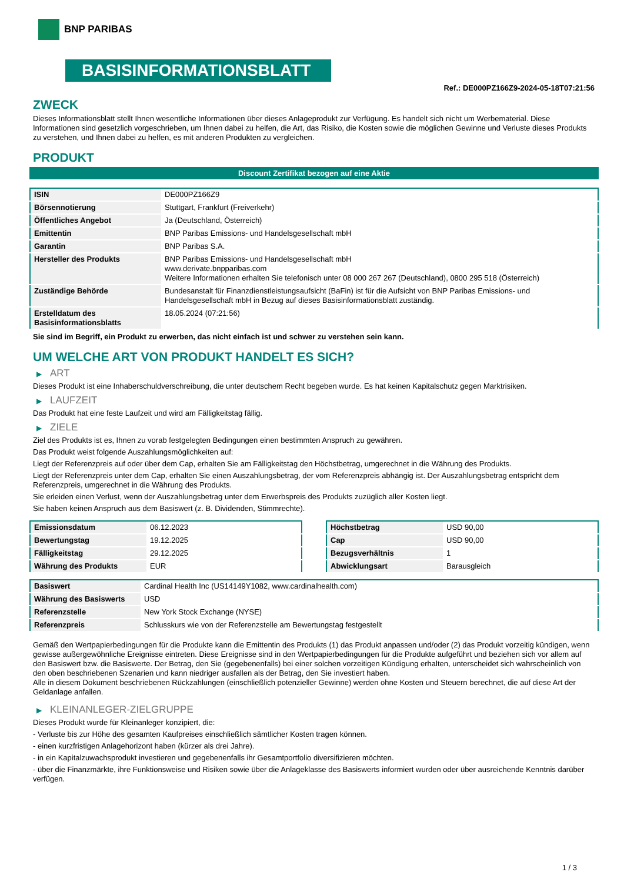BNP PARIBAS
BASISINFORMATIONSBLATT
Ref.: DE000PZ166Z9-2024-05-18T07:21:56
ZWECK
Dieses Informationsblatt stellt Ihnen wesentliche Informationen über dieses Anlageprodukt zur Verfügung. Es handelt sich nicht um Werbematerial. Diese Informationen sind gesetzlich vorgeschrieben, um Ihnen dabei zu helfen, die Art, das Risiko, die Kosten sowie die möglichen Gewinne und Verluste dieses Produkts zu verstehen, und Ihnen dabei zu helfen, es mit anderen Produkten zu vergleichen.
PRODUKT
Discount Zertifikat bezogen auf eine Aktie
| ISIN | DE000PZ166Z9 |
| Börsennotierung | Stuttgart, Frankfurt (Freiverkehr) |
| Öffentliches Angebot | Ja (Deutschland, Österreich) |
| Emittentin | BNP Paribas Emissions- und Handelsgesellschaft mbH |
| Garantin | BNP Paribas S.A. |
| Hersteller des Produkts | BNP Paribas Emissions- und Handelsgesellschaft mbH www.derivate.bnpparibas.com Weitere Informationen erhalten Sie telefonisch unter 08 000 267 267 (Deutschland), 0800 295 518 (Österreich) |
| Zuständige Behörde | Bundesanstalt für Finanzdienstleistungsaufsicht (BaFin) ist für die Aufsicht von BNP Paribas Emissions- und Handelsgesellschaft mbH in Bezug auf dieses Basisinformationsblatt zuständig. |
| Erstelldatum des Basisinformationsblatts | 18.05.2024 (07:21:56) |
Sie sind im Begriff, ein Produkt zu erwerben, das nicht einfach ist und schwer zu verstehen sein kann.
UM WELCHE ART VON PRODUKT HANDELT ES SICH?
▶ ART
Dieses Produkt ist eine Inhaberschuldverschreibung, die unter deutschem Recht begeben wurde. Es hat keinen Kapitalschutz gegen Marktrisiken.
▶ LAUFZEIT
Das Produkt hat eine feste Laufzeit und wird am Fälligkeitstag fällig.
▶ ZIELE
Ziel des Produkts ist es, Ihnen zu vorab festgelegten Bedingungen einen bestimmten Anspruch zu gewähren.
Das Produkt weist folgende Auszahlungsmöglichkeiten auf:
Liegt der Referenzpreis auf oder über dem Cap, erhalten Sie am Fälligkeitstag den Höchstbetrag, umgerechnet in die Währung des Produkts.
Liegt der Referenzpreis unter dem Cap, erhalten Sie einen Auszahlungsbetrag, der vom Referenzpreis abhängig ist. Der Auszahlungsbetrag entspricht dem Referenzpreis, umgerechnet in die Währung des Produkts.
Sie erleiden einen Verlust, wenn der Auszahlungsbetrag unter dem Erwerbspreis des Produkts zuzüglich aller Kosten liegt.
Sie haben keinen Anspruch aus dem Basiswert (z. B. Dividenden, Stimmrechte).
| Emissionsdatum | 06.12.2023 |
| Bewertungstag | 19.12.2025 |
| Fälligkeitstag | 29.12.2025 |
| Währung des Produkts | EUR |
| Höchstbetrag | USD 90,00 |
| Cap | USD 90,00 |
| Bezugsverhältnis | 1 |
| Abwicklungsart | Barausgleich |
| Basiswert | Cardinal Health Inc (US14149Y1082, www.cardinalhealth.com) |
| Währung des Basiswerts | USD |
| Referenzstelle | New York Stock Exchange (NYSE) |
| Referenzpreis | Schlusskurs wie von der Referenzstelle am Bewertungstag festgestellt |
Gemäß den Wertpapierbedingungen für die Produkte kann die Emittentin des Produkts (1) das Produkt anpassen und/oder (2) das Produkt vorzeitig kündigen, wenn gewisse außergewöhnliche Ereignisse eintreten. Diese Ereignisse sind in den Wertpapierbedingungen für die Produkte aufgeführt und beziehen sich vor allem auf den Basiswert bzw. die Basiswerte. Der Betrag, den Sie (gegebenenfalls) bei einer solchen vorzeitigen Kündigung erhalten, unterscheidet sich wahrscheinlich von den oben beschriebenen Szenarien und kann niedriger ausfallen als der Betrag, den Sie investiert haben.
Alle in diesem Dokument beschriebenen Rückzahlungen (einschließlich potenzieller Gewinne) werden ohne Kosten und Steuern berechnet, die auf diese Art der Geldanlage anfallen.
▶ KLEINANLEGER-ZIELGRUPPE
Dieses Produkt wurde für Kleinanleger konzipiert, die:
- Verluste bis zur Höhe des gesamten Kaufpreises einschließlich sämtlicher Kosten tragen können.
- einen kurzfristigen Anlagehorizont haben (kürzer als drei Jahre).
- in ein Kapitalzuwachsprodukt investieren und gegebenenfalls ihr Gesamtportfolio diversifizieren möchten.
- über die Finanzmärkte, ihre Funktionsweise und Risiken sowie über die Anlageklasse des Basiswerts informiert wurden oder über ausreichende Kenntnis darüber verfügen.
1 / 3